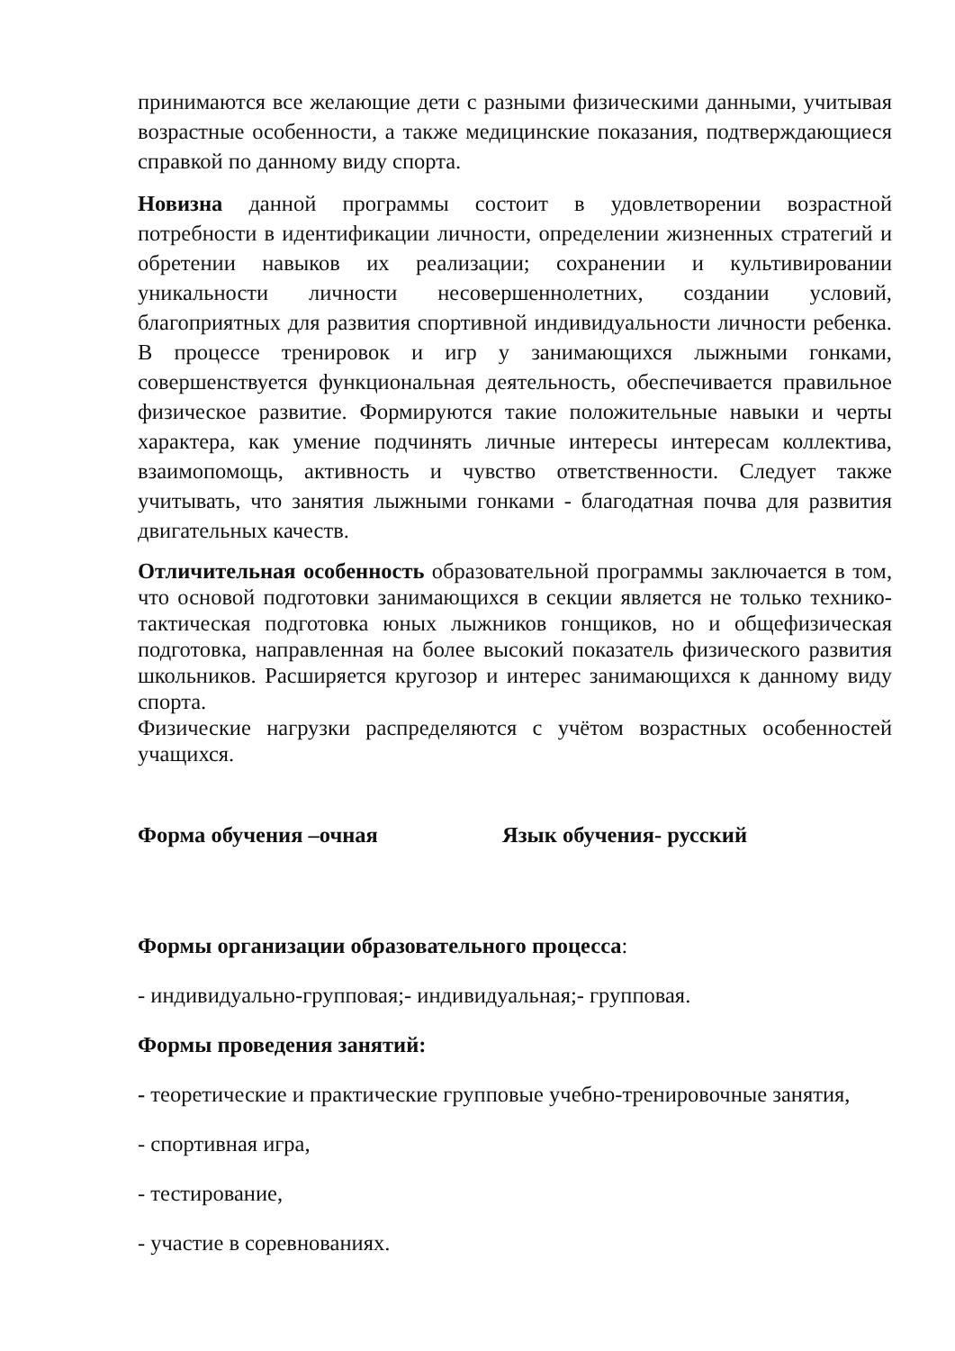принимаются все желающие дети с разными физическими данными, учитывая возрастные особенности, а также медицинские показания, подтверждающиеся справкой по данному виду спорта.
Новизна данной программы состоит в удовлетворении возрастной потребности в идентификации личности, определении жизненных стратегий и обретении навыков их реализации; сохранении и культивировании уникальности личности несовершеннолетних, создании условий, благоприятных для развития спортивной индивидуальности личности ребенка. В процессе тренировок и игр у занимающихся лыжными гонками, совершенствуется функциональная деятельность, обеспечивается правильное физическое развитие. Формируются такие положительные навыки и черты характера, как умение подчинять личные интересы интересам коллектива, взаимопомощь, активность и чувство ответственности. Следует также учитывать, что занятия лыжными гонками - благодатная почва для развития двигательных качеств.
Отличительная особенность образовательной программы заключается в том, что основой подготовки занимающихся в секции является не только технико-тактическая подготовка юных лыжников гонщиков, но и общефизическая подготовка, направленная на более высокий показатель физического развития школьников. Расширяется кругозор и интерес занимающихся к данному виду спорта.
Физические нагрузки распределяются с учётом возрастных особенностей учащихся.
Форма обучения –очная Язык обучения- русский
Формы организации образовательного процесса:
- индивидуально-групповая;- индивидуальная;- групповая.
Формы проведения занятий:
- теоретические и практические групповые учебно-тренировочные занятия,
- спортивная игра,
- тестирование,
- участие в соревнованиях.